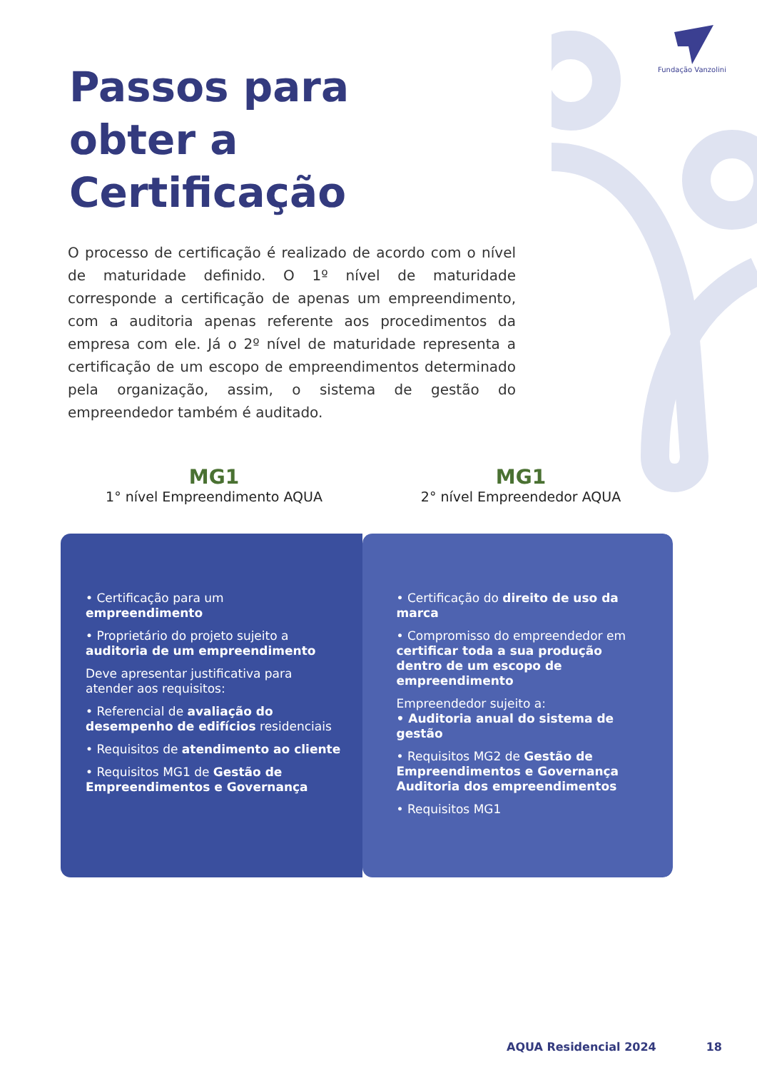Fundação Vanzolini
Passos para
obter a
Certificação
O processo de certificação é realizado de acordo com o nível de maturidade definido. O 1º nível de maturidade corresponde a certificação de apenas um empreendimento, com a auditoria apenas referente aos procedimentos da empresa com ele. Já o 2º nível de maturidade representa a certificação de um escopo de empreendimentos determinado pela organização, assim, o sistema de gestão do empreendedor também é auditado.
MG1
1° nível Empreendimento AQUA
MG1
2° nível Empreendedor AQUA
• Certificação para um empreendimento
• Proprietário do projeto sujeito a auditoria de um empreendimento
Deve apresentar justificativa para atender aos requisitos:
• Referencial de avaliação do desempenho de edifícios residenciais
• Requisitos de atendimento ao cliente
• Requisitos MG1 de Gestão de Empreendimentos e Governança
• Certificação do direito de uso da marca
• Compromisso do empreendedor em certificar toda a sua produção dentro de um escopo de empreendimento
Empreendedor sujeito a:
• Auditoria anual do sistema de gestão
• Requisitos MG2 de Gestão de Empreendimentos e Governança Auditoria dos empreendimentos
• Requisitos MG1
AQUA Residencial 2024 18